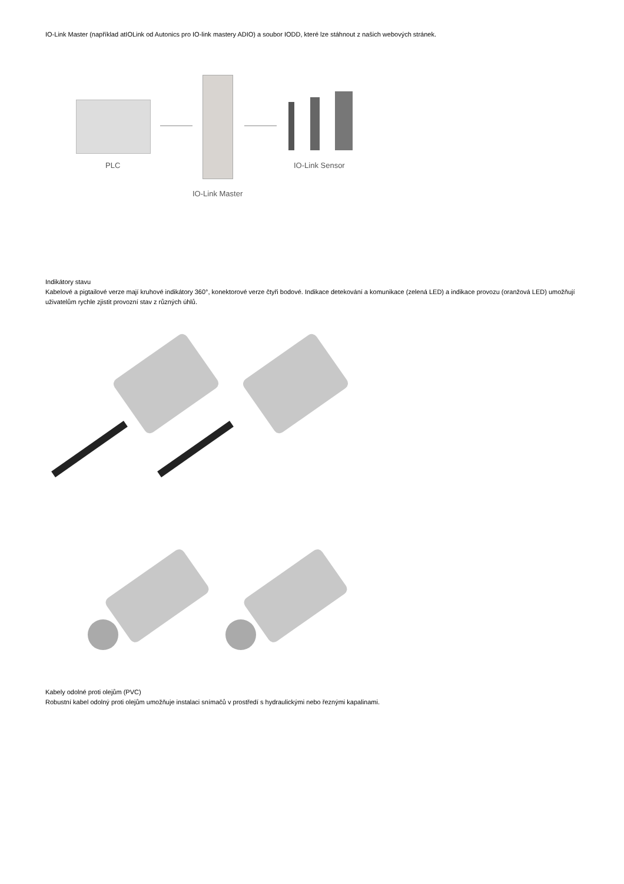IO-Link Master (například atIOLink od Autonics pro IO-link mastery ADIO) a soubor IODD, které lze stáhnout z našich webových stránek.
PLC IO-Link Sensor
IO-Link Master
Indikátory stavu
Kabelové a pigtailové verze mají kruhové indikátory 360°, konektorové verze čtyři bodové. Indikace detekování a komunikace (zelená LED) a indikace provozu (oranžová LED) umožňují uživatelům rychle zjistit provozní stav z různých úhlů.
Kabely odolné proti olejům (PVC)
Robustní kabel odolný proti olejům umožňuje instalaci snímačů v prostředí s hydraulickými nebo řeznými kapalinami.